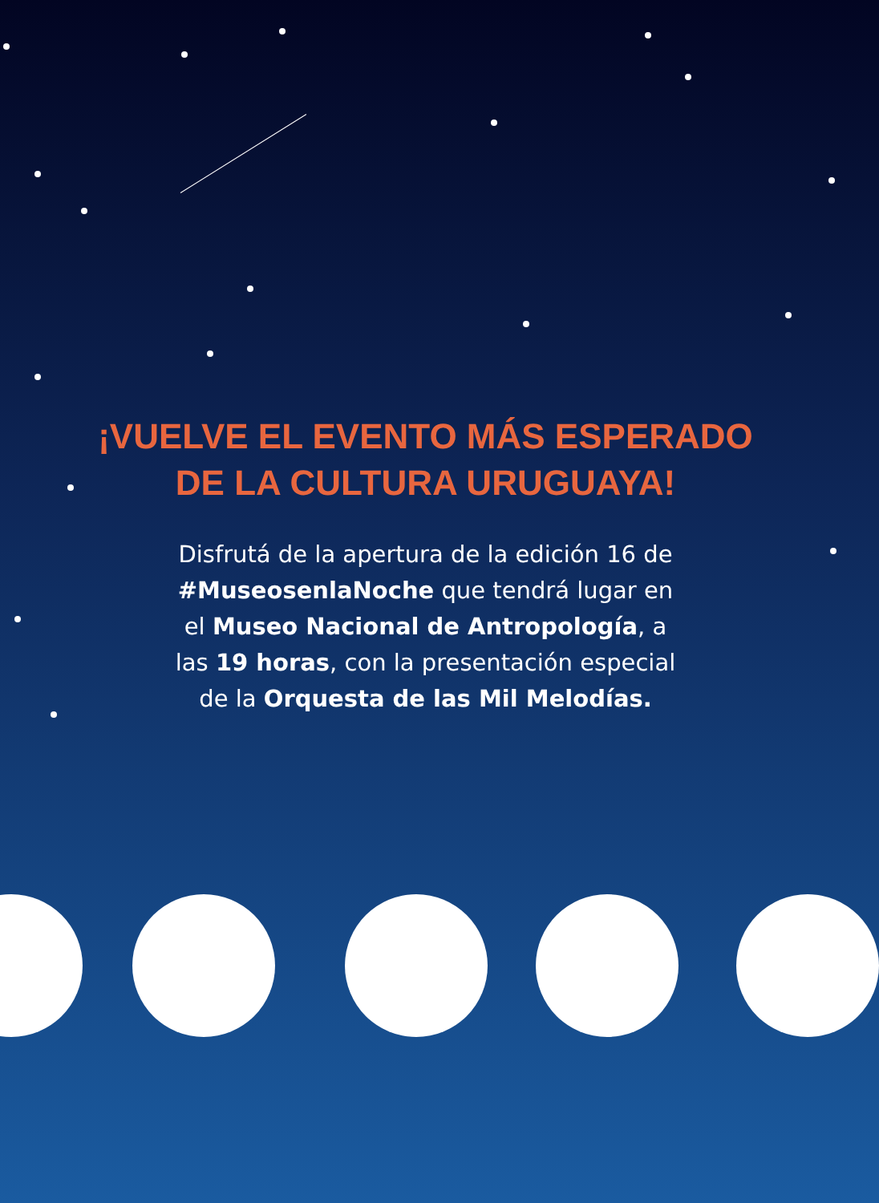¡VUELVE EL EVENTO MÁS ESPERADO
DE LA CULTURA URUGUAYA!
Disfrutá de la apertura de la edición 16 de #MuseosenlaNoche que tendrá lugar en el Museo Nacional de Antropología, a las 19 horas, con la presentación especial de la Orquesta de las Mil Melodías.